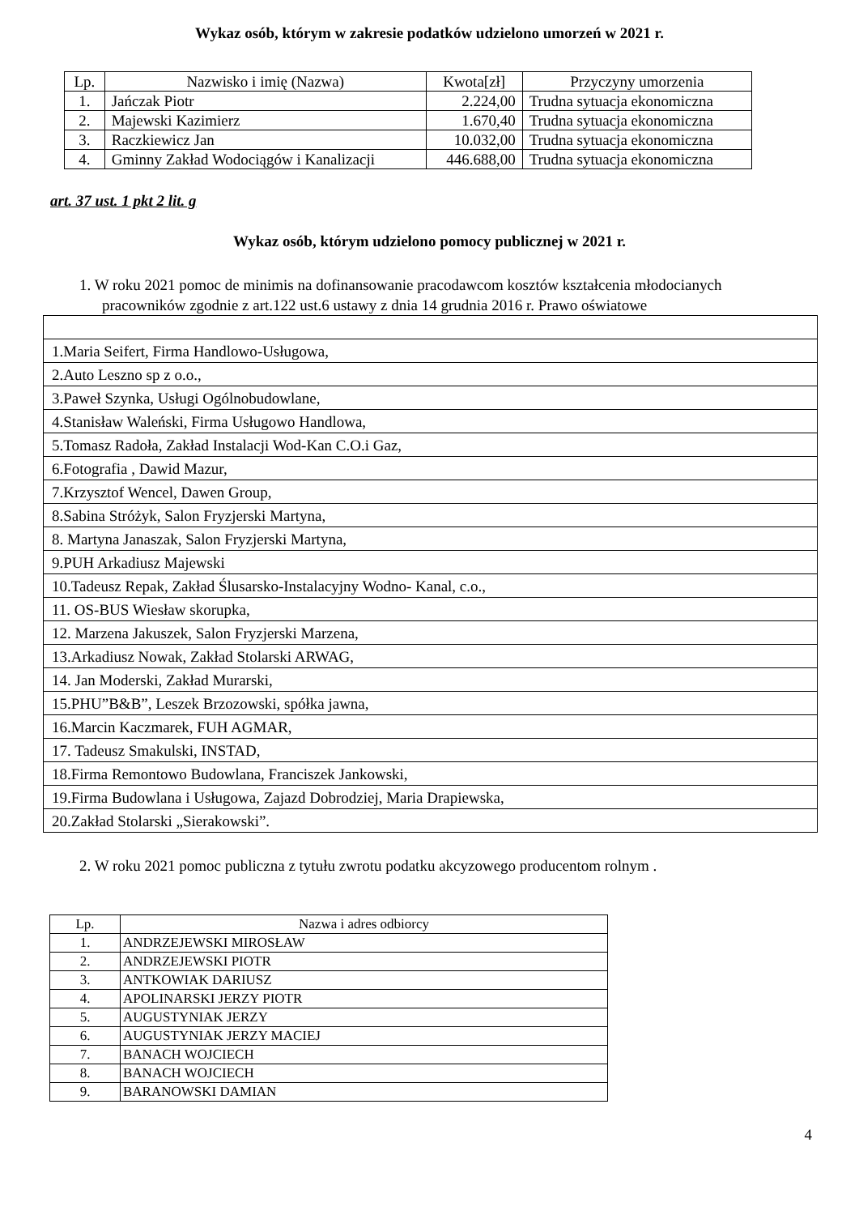Wykaz osób, którym w zakresie podatków udzielono umorzeń w 2021 r.
| Lp. | Nazwisko i imię (Nazwa) | Kwota[zł] | Przyczyny umorzenia |
| --- | --- | --- | --- |
| 1. | Jańczak Piotr | 2.224,00 | Trudna sytuacja ekonomiczna |
| 2. | Majewski Kazimierz | 1.670,40 | Trudna sytuacja ekonomiczna |
| 3. | Raczkiewicz Jan | 10.032,00 | Trudna sytuacja ekonomiczna |
| 4. | Gminny Zakład Wodociągów i Kanalizacji | 446.688,00 | Trudna sytuacja ekonomiczna |
art. 37 ust. 1 pkt 2 lit. g
Wykaz osób, którym udzielono pomocy publicznej w 2021 r.
1. W roku 2021 pomoc de minimis na dofinansowanie pracodawcom kosztów kształcenia młodocianych pracowników zgodnie z art.122 ust.6 ustawy z dnia 14 grudnia 2016 r. Prawo oświatowe
| 1.Maria Seifert, Firma Handlowo-Usługowa, |
| 2.Auto Leszno sp z o.o., |
| 3.Paweł Szynka, Usługi Ogólnobudowlane, |
| 4.Stanisław Waleński, Firma Usługowo Handlowa, |
| 5.Tomasz Radoła, Zakład Instalacji Wod-Kan C.O.i Gaz, |
| 6.Fotografia , Dawid Mazur, |
| 7.Krzysztof Wencel, Dawen Group, |
| 8.Sabina Stróżyk, Salon Fryzjerski Martyna, |
| 8. Martyna Janaszak, Salon Fryzjerski Martyna, |
| 9.PUH Arkadiusz Majewski |
| 10.Tadeusz Repak, Zakład Ślusarsko-Instalacyjny Wodno- Kanal, c.o., |
| 11. OS-BUS Wiesław skorupka, |
| 12. Marzena Jakuszek, Salon Fryzjerski Marzena, |
| 13.Arkadiusz Nowak, Zakład Stolarski ARWAG, |
| 14. Jan Moderski, Zakład Murarski, |
| 15.PHU”B&B”, Leszek Brzozowski, spółka jawna, |
| 16.Marcin Kaczmarek, FUH AGMAR, |
| 17. Tadeusz Smakulski, INSTAD, |
| 18.Firma Remontowo Budowlana, Franciszek Jankowski, |
| 19.Firma Budowlana i Usługowa, Zajazd Dobrodziej, Maria Drapiewska, |
| 20.Zakład Stolarski „Sierakowski”. |
2. W roku 2021 pomoc publiczna z tytułu zwrotu podatku akcyzowego producentom rolnym .
| Lp. | Nazwa i adres odbiorcy |
| 1. | ANDRZEJEWSKI MIROSŁAW |
| 2. | ANDRZEJEWSKI PIOTR |
| 3. | ANTKOWIAK DARIUSZ |
| 4. | APOLINARSKI JERZY PIOTR |
| 5. | AUGUSTYNIAK JERZY |
| 6. | AUGUSTYNIAK JERZY MACIEJ |
| 7. | BANACH WOJCIECH |
| 8. | BANACH WOJCIECH |
| 9. | BARANOWSKI DAMIAN |
4